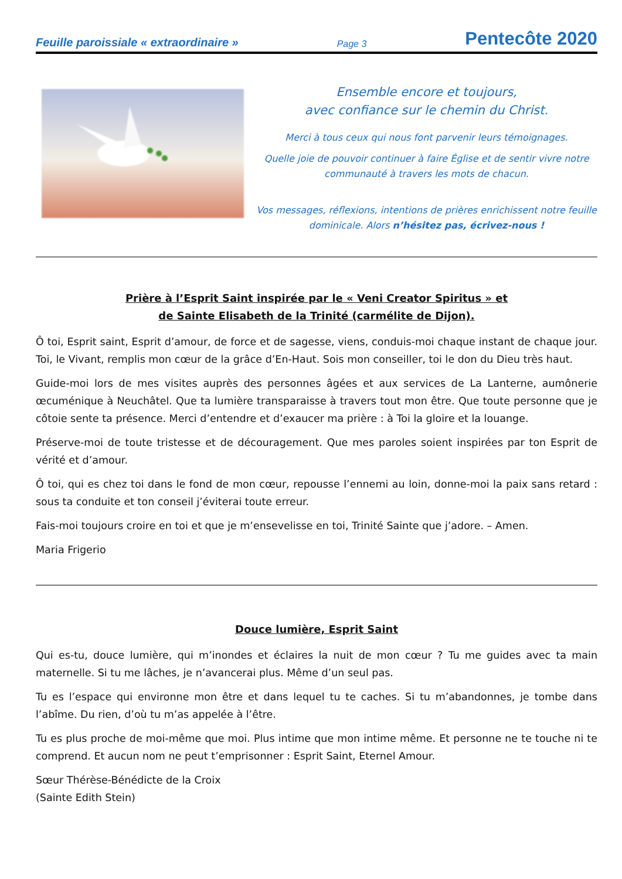Feuille paroissiale « extraordinaire » Page 3 Pentecôte 2020
Ensemble encore et toujours,
avec confiance sur le chemin du Christ.
Merci à tous ceux qui nous font parvenir leurs témoignages.
Quelle joie de pouvoir continuer à faire Église et de sentir vivre notre communauté à travers les mots de chacun.
Vos messages, réflexions, intentions de prières enrichissent notre feuille dominicale. Alors n’hésitez pas, écrivez-nous !
Prière à l’Esprit Saint inspirée par le « Veni Creator Spiritus » et
de Sainte Elisabeth de la Trinité (carmélite de Dijon).
Ô toi, Esprit saint, Esprit d’amour, de force et de sagesse, viens, conduis-moi chaque instant de chaque jour. Toi, le Vivant, remplis mon cœur de la grâce d’En-Haut. Sois mon conseiller, toi le don du Dieu très haut.
Guide-moi lors de mes visites auprès des personnes âgées et aux services de La Lanterne, aumônerie œcuménique à Neuchâtel. Que ta lumière transparaisse à travers tout mon être. Que toute personne que je côtoie sente ta présence. Merci d’entendre et d’exaucer ma prière : à Toi la gloire et la louange.
Préserve-moi de toute tristesse et de découragement. Que mes paroles soient inspirées par ton Esprit de vérité et d’amour.
Ô toi, qui es chez toi dans le fond de mon cœur, repousse l’ennemi au loin, donne-moi la paix sans retard : sous ta conduite et ton conseil j’éviterai toute erreur.
Fais-moi toujours croire en toi et que je m’ensevelisse en toi, Trinité Sainte que j’adore. – Amen.
Maria Frigerio
Douce lumière, Esprit Saint
Qui es-tu, douce lumière, qui m’inondes et éclaires la nuit de mon cœur ? Tu me guides avec ta main maternelle. Si tu me lâches, je n’avancerai plus. Même d’un seul pas.
Tu es l’espace qui environne mon être et dans lequel tu te caches. Si tu m’abandonnes, je tombe dans l’abîme. Du rien, d’où tu m’as appelée à l’être.
Tu es plus proche de moi-même que moi. Plus intime que mon intime même. Et personne ne te touche ni te comprend. Et aucun nom ne peut t’emprisonner : Esprit Saint, Eternel Amour.
Sœur Thérèse-Bénédicte de la Croix
(Sainte Edith Stein)